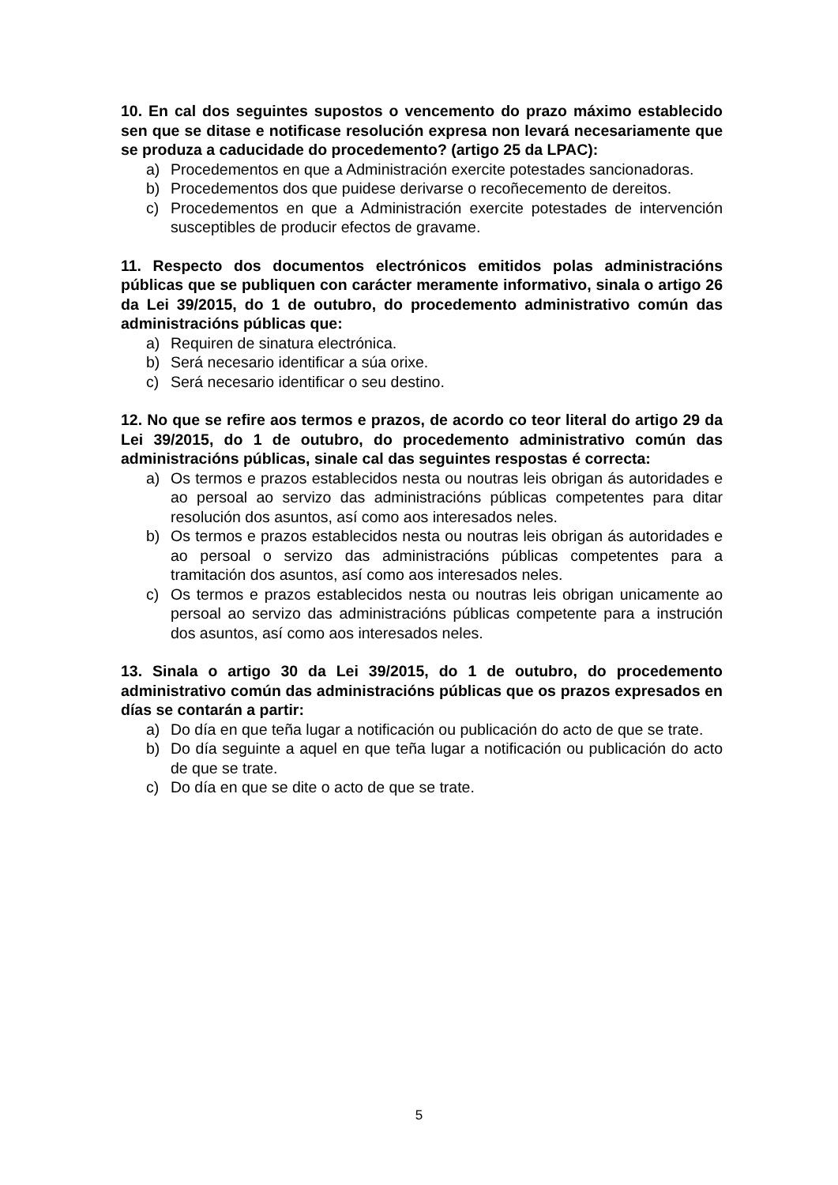10. En cal dos seguintes supostos o vencemento do prazo máximo establecido sen que se ditase e notificase resolución expresa non levará necesariamente que se produza a caducidade do procedemento? (artigo 25 da LPAC):
a) Procedementos en que a Administración exercite potestades sancionadoras.
b) Procedementos dos que puidese derivarse o recoñecemento de dereitos.
c) Procedementos en que a Administración exercite potestades de intervención susceptibles de producir efectos de gravame.
11. Respecto dos documentos electrónicos emitidos polas administracións públicas que se publiquen con carácter meramente informativo, sinala o artigo 26 da Lei 39/2015, do 1 de outubro, do procedemento administrativo común das administracións públicas que:
a) Requiren de sinatura electrónica.
b) Será necesario identificar a súa orixe.
c) Será necesario identificar o seu destino.
12. No que se refire aos termos e prazos, de acordo co teor literal do artigo 29 da Lei 39/2015, do 1 de outubro, do procedemento administrativo común das administracións públicas, sinale cal das seguintes respostas é correcta:
a) Os termos e prazos establecidos nesta ou noutras leis obrigan ás autoridades e ao persoal ao servizo das administracións públicas competentes para ditar resolución dos asuntos, así como aos interesados neles.
b) Os termos e prazos establecidos nesta ou noutras leis obrigan ás autoridades e ao persoal o servizo das administracións públicas competentes para a tramitación dos asuntos, así como aos interesados neles.
c) Os termos e prazos establecidos nesta ou noutras leis obrigan unicamente ao persoal ao servizo das administracións públicas competente para a instrución dos asuntos, así como aos interesados neles.
13. Sinala o artigo 30 da Lei 39/2015, do 1 de outubro, do procedemento administrativo común das administracións públicas que os prazos expresados en días se contarán a partir:
a) Do día en que teña lugar a notificación ou publicación do acto de que se trate.
b) Do día seguinte a aquel en que teña lugar a notificación ou publicación do acto de que se trate.
c) Do día en que se dite o acto de que se trate.
5